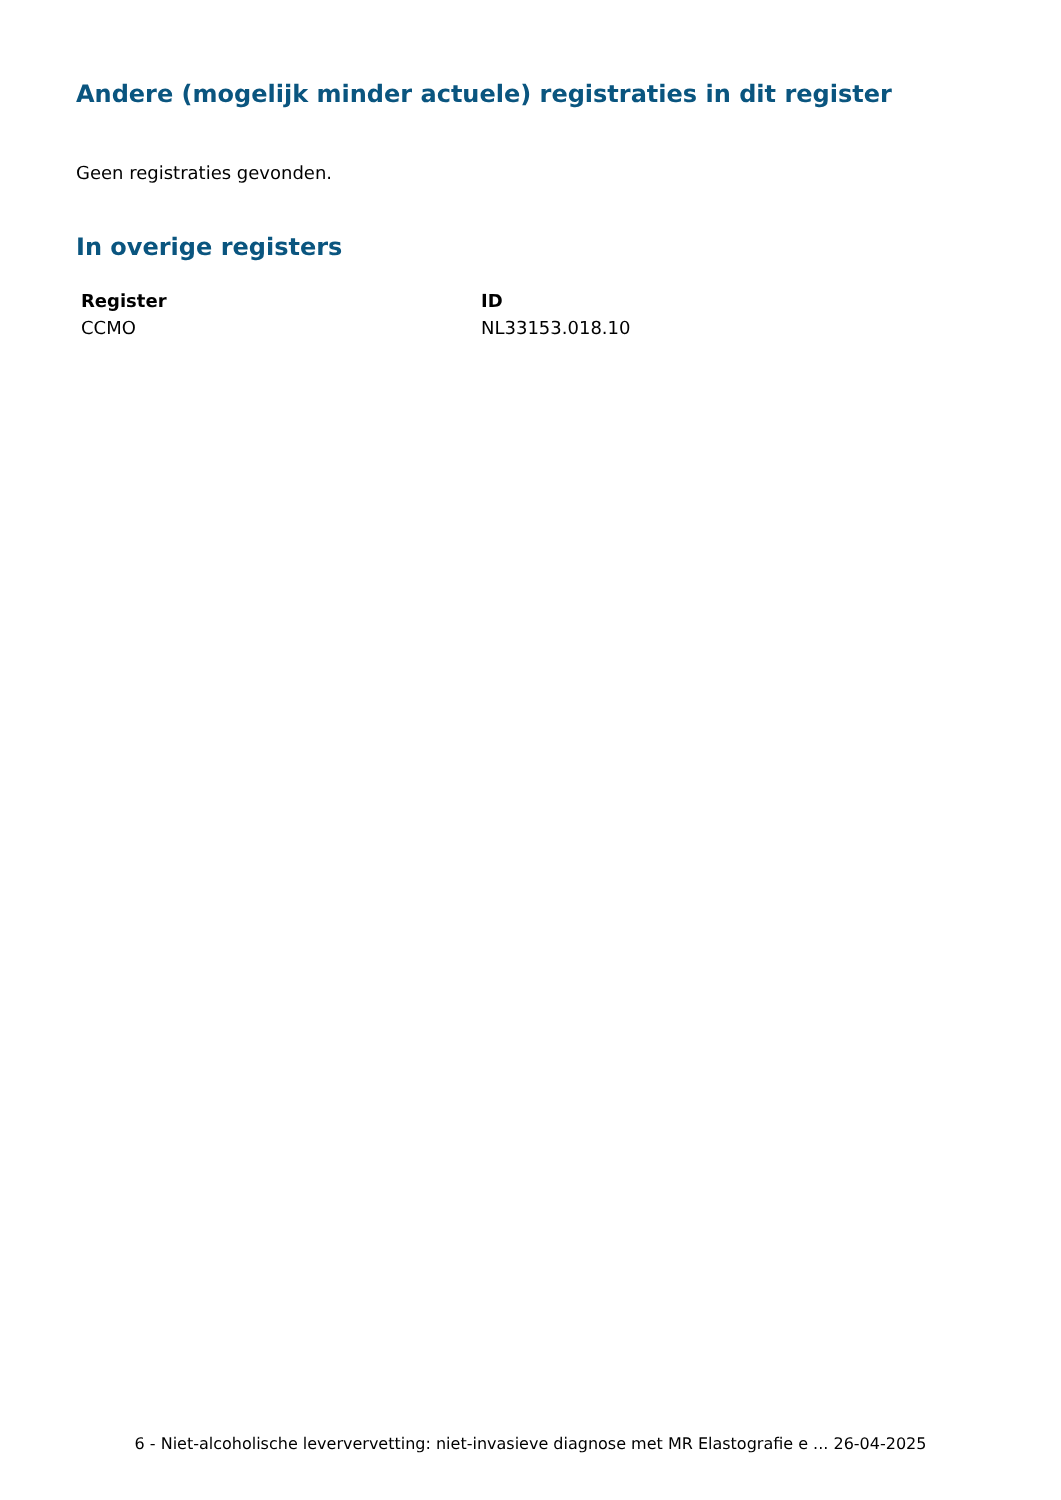Andere (mogelijk minder actuele) registraties in dit register
Geen registraties gevonden.
In overige registers
| Register | ID |
| --- | --- |
| CCMO | NL33153.018.10 |
6 - Niet-alcoholische leververvetting: niet-invasieve diagnose met MR Elastografie e ... 26-04-2025